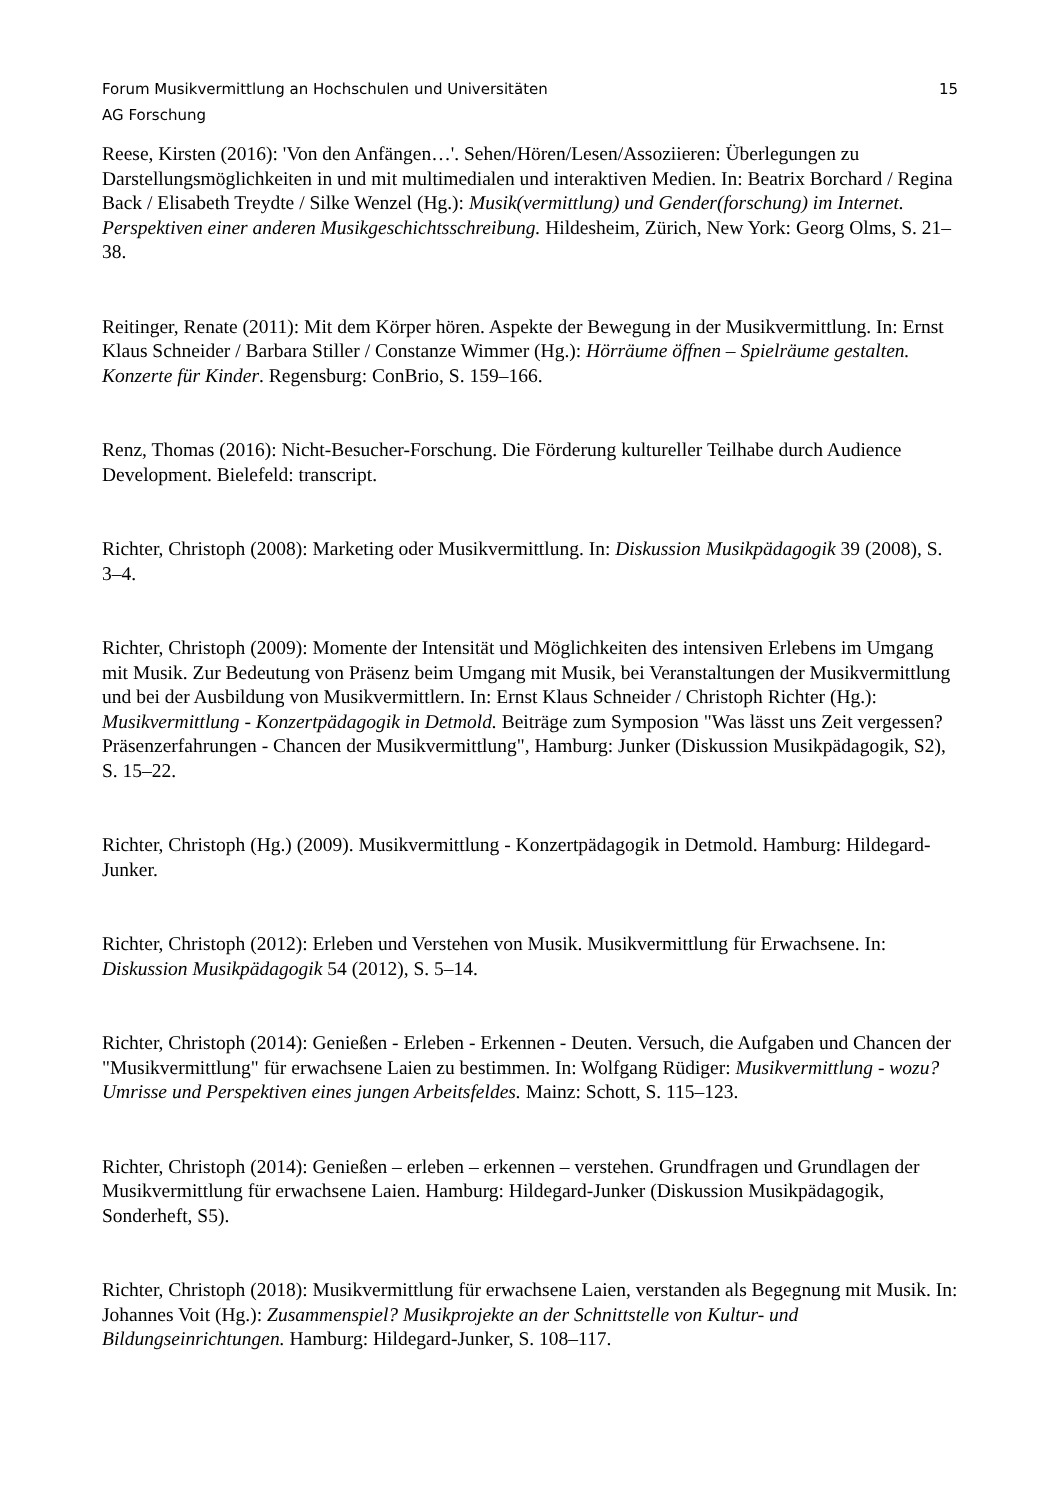Forum Musikvermittlung an Hochschulen und Universitäten 15
AG Forschung
Reese, Kirsten (2016): 'Von den Anfängen…'. Sehen/Hören/Lesen/Assoziieren: Überlegungen zu Darstellungsmöglichkeiten in und mit multimedialen und interaktiven Medien. In: Beatrix Borchard / Regina Back / Elisabeth Treydte / Silke Wenzel (Hg.): Musik(vermittlung) und Gender(forschung) im Internet. Perspektiven einer anderen Musikgeschichtsschreibung. Hildesheim, Zürich, New York: Georg Olms, S. 21–38.
Reitinger, Renate (2011): Mit dem Körper hören. Aspekte der Bewegung in der Musikvermittlung. In: Ernst Klaus Schneider / Barbara Stiller / Constanze Wimmer (Hg.): Hörräume öffnen – Spielräume gestalten. Konzerte für Kinder. Regensburg: ConBrio, S. 159–166.
Renz, Thomas (2016): Nicht-Besucher-Forschung. Die Förderung kultureller Teilhabe durch Audience Development. Bielefeld: transcript.
Richter, Christoph (2008): Marketing oder Musikvermittlung. In: Diskussion Musikpädagogik 39 (2008), S. 3–4.
Richter, Christoph (2009): Momente der Intensität und Möglichkeiten des intensiven Erlebens im Umgang mit Musik. Zur Bedeutung von Präsenz beim Umgang mit Musik, bei Veranstaltungen der Musikvermittlung und bei der Ausbildung von Musikvermittlern. In: Ernst Klaus Schneider / Christoph Richter (Hg.): Musikvermittlung - Konzertpädagogik in Detmold. Beiträge zum Symposion "Was lässt uns Zeit vergessen? Präsenzerfahrungen - Chancen der Musikvermittlung", Hamburg: Junker (Diskussion Musikpädagogik, S2), S. 15–22.
Richter, Christoph (Hg.) (2009). Musikvermittlung - Konzertpädagogik in Detmold. Hamburg: Hildegard-Junker.
Richter, Christoph (2012): Erleben und Verstehen von Musik. Musikvermittlung für Erwachsene. In: Diskussion Musikpädagogik 54 (2012), S. 5–14.
Richter, Christoph (2014): Genießen - Erleben - Erkennen - Deuten. Versuch, die Aufgaben und Chancen der "Musikvermittlung" für erwachsene Laien zu bestimmen. In: Wolfgang Rüdiger: Musikvermittlung - wozu? Umrisse und Perspektiven eines jungen Arbeitsfeldes. Mainz: Schott, S. 115–123.
Richter, Christoph (2014): Genießen – erleben – erkennen – verstehen. Grundfragen und Grundlagen der Musikvermittlung für erwachsene Laien. Hamburg: Hildegard-Junker (Diskussion Musikpädagogik, Sonderheft, S5).
Richter, Christoph (2018): Musikvermittlung für erwachsene Laien, verstanden als Begegnung mit Musik. In: Johannes Voit (Hg.): Zusammenspiel? Musikprojekte an der Schnittstelle von Kultur- und Bildungseinrichtungen. Hamburg: Hildegard-Junker, S. 108–117.